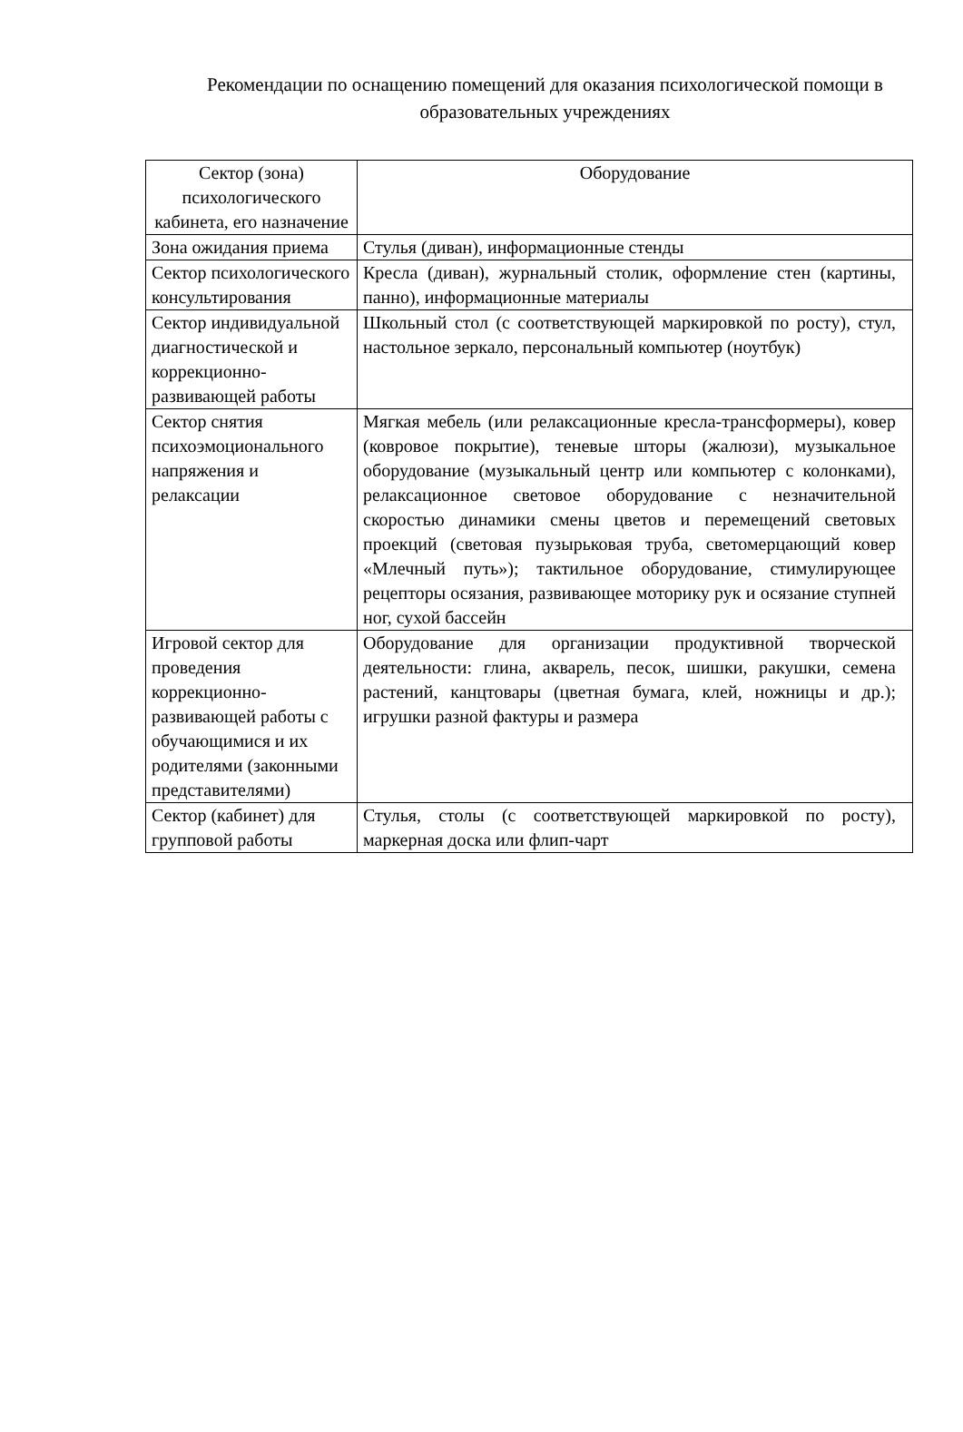Рекомендации по оснащению помещений для оказания психологической помощи в образовательных учреждениях
| Сектор (зона) психологического кабинета, его назначение | Оборудование |
| --- | --- |
| Зона ожидания приема | Стулья (диван), информационные стенды |
| Сектор психологического консультирования | Кресла (диван), журнальный столик, оформление стен (картины, панно), информационные материалы |
| Сектор индивидуальной диагностической и коррекционно-развивающей работы | Школьный стол (с соответствующей маркировкой по росту), стул, настольное зеркало, персональный компьютер (ноутбук) |
| Сектор снятия психоэмоционального напряжения и релаксации | Мягкая мебель (или релаксационные кресла-трансформеры), ковер (ковровое покрытие), теневые шторы (жалюзи), музыкальное оборудование (музыкальный центр или компьютер с колонками), релаксационное световое оборудование с незначительной скоростью динамики смены цветов и перемещений световых проекций (световая пузырьковая труба, светомерцающий ковер «Млечный путь»); тактильное оборудование, стимулирующее рецепторы осязания, развивающее моторику рук и осязание ступней ног, сухой бассейн |
| Игровой сектор для проведения коррекционно-развивающей работы с обучающимися и их родителями (законными представителями) | Оборудование для организации продуктивной творческой деятельности: глина, акварель, песок, шишки, ракушки, семена растений, канцтовары (цветная бумага, клей, ножницы и др.); игрушки разной фактуры и размера |
| Сектор (кабинет) для групповой работы | Стулья, столы (с соответствующей маркировкой по росту), маркерная доска или флип-чарт |